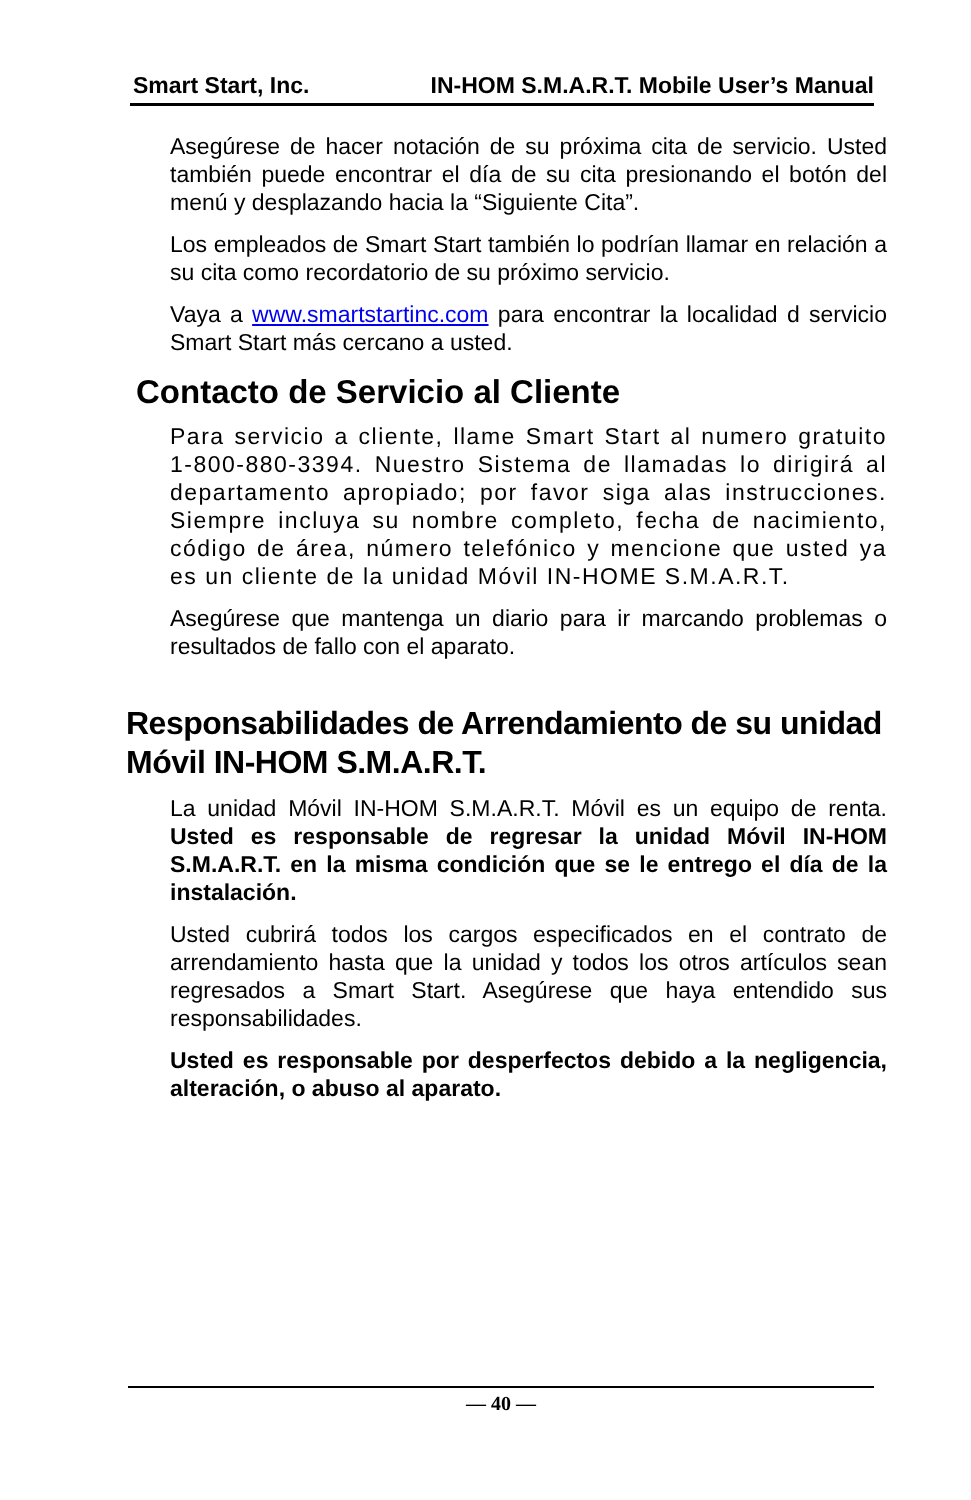Smart Start, Inc. IN-HOM S.M.A.R.T. Mobile User’s Manual
Asegúrese de hacer notación de su próxima cita de servicio. Usted también puede encontrar el día de su cita presionando el botón del menú y desplazando hacia la “Siguiente Cita”.
Los empleados de Smart Start también lo podrían llamar en relación a su cita como recordatorio de su próximo servicio.
Vaya a www.smartstartinc.com para encontrar la localidad d servicio Smart Start más cercano a usted.
Contacto de Servicio al Cliente
Para servicio a cliente, llame Smart Start al numero gratuito 1-800-880-3394. Nuestro Sistema de llamadas lo dirigirá al departamento apropiado; por favor siga alas instrucciones. Siempre incluya su nombre completo, fecha de nacimiento, código de área, número telefónico y mencione que usted ya es un cliente de la unidad Móvil IN-HOME S.M.A.R.T.
Asegúrese que mantenga un diario para ir marcando problemas o resultados de fallo con el aparato.
Responsabilidades de Arrendamiento de su unidad Móvil IN-HOM S.M.A.R.T.
La unidad Móvil IN-HOM S.M.A.R.T. Móvil es un equipo de renta. Usted es responsable de regresar la unidad Móvil IN-HOM S.M.A.R.T. en la misma condición que se le entrego el día de la instalación.
Usted cubrirá todos los cargos especificados en el contrato de arrendamiento hasta que la unidad y todos los otros artículos sean regresados a Smart Start. Asegúrese que haya entendido sus responsabilidades.
Usted es responsable por desperfectos debido a la negligencia, alteración, o abuso al aparato.
— 40 —